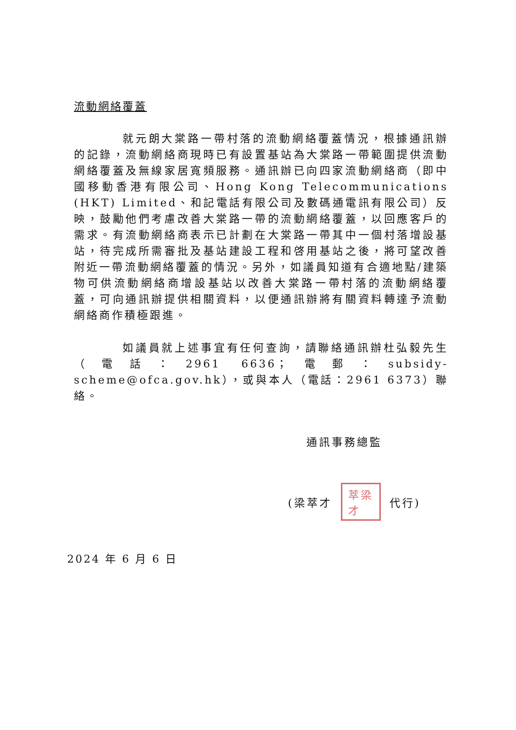流動網絡覆蓋
就元朗大棠路一帶村落的流動網絡覆蓋情況，根據通訊辦的記錄，流動網絡商現時已有設置基站為大棠路一帶範圍提供流動網絡覆蓋及無線家居寬頻服務。通訊辦已向四家流動網絡商（即中國移動香港有限公司、Hong Kong Telecommunications (HKT) Limited、和記電話有限公司及數碼通電訊有限公司）反映，鼓勵他們考慮改善大棠路一帶的流動網絡覆蓋，以回應客戶的需求。有流動網絡商表示已計劃在大棠路一帶其中一個村落增設基站，待完成所需審批及基站建設工程和啓用基站之後，將可望改善附近一帶流動網絡覆蓋的情況。另外，如議員知道有合適地點/建築物可供流動網絡商增設基站以改善大棠路一帶村落的流動網絡覆蓋，可向通訊辦提供相關資料，以便通訊辦將有關資料轉達予流動網絡商作積極跟進。
如議員就上述事宜有任何查詢，請聯絡通訊辦杜弘毅先生（電話：2961 6636；電郵：subsidy-scheme@ofca.gov.hk），或與本人（電話：2961 6373）聯絡。
通訊事務總監
(梁萃才 萃梁
才 代行)
2024 年 6 月 6 日